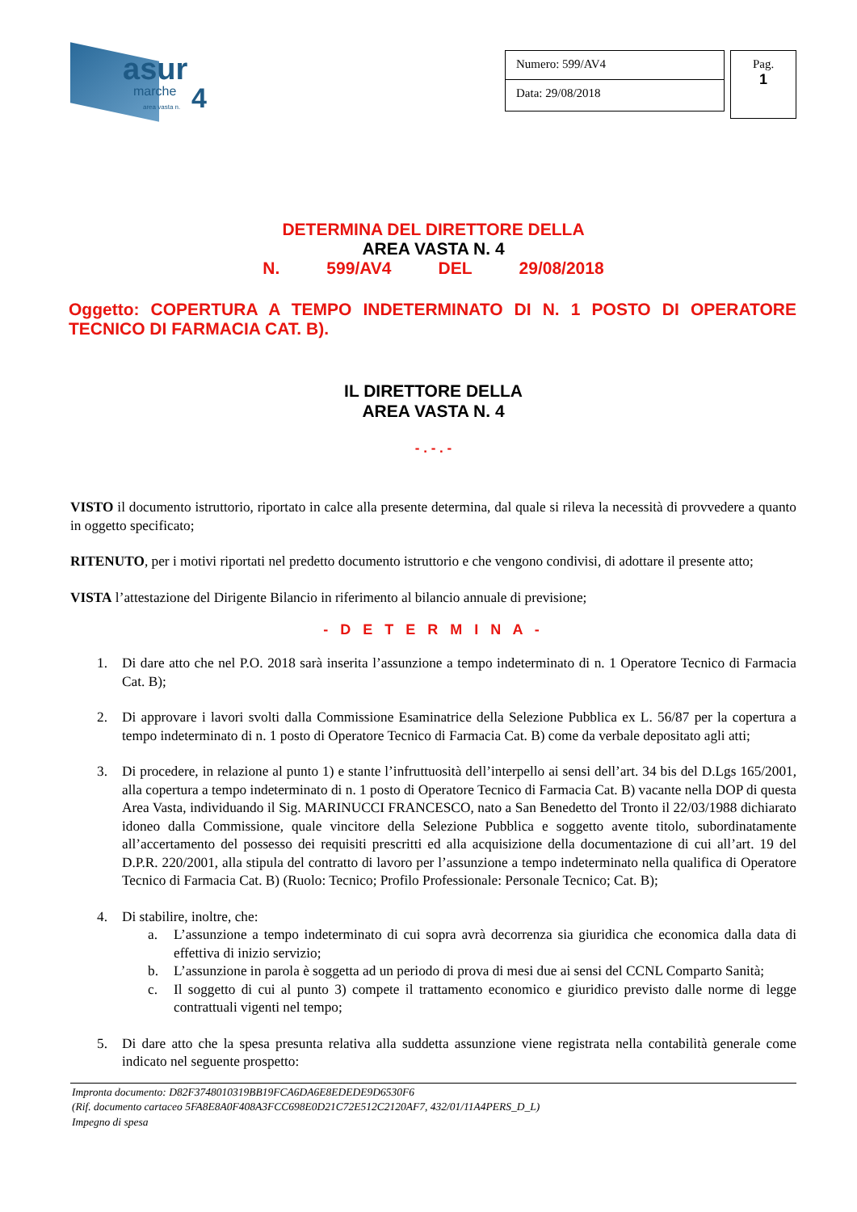asur
marche
area vasta n. 4
Numero: 599/AV4
Data: 29/08/2018
Pag.
1
DETERMINA DEL DIRETTORE DELLA
AREA VASTA N. 4
N. 599/AV4 DEL 29/08/2018
Oggetto: COPERTURA A TEMPO INDETERMINATO DI N. 1 POSTO DI OPERATORE TECNICO DI FARMACIA CAT. B).
IL DIRETTORE DELLA
AREA VASTA N. 4
- . - . -
VISTO il documento istruttorio, riportato in calce alla presente determina, dal quale si rileva la necessità di provvedere a quanto in oggetto specificato;
RITENUTO, per i motivi riportati nel predetto documento istruttorio e che vengono condivisi, di adottare il presente atto;
VISTA l’attestazione del Dirigente Bilancio in riferimento al bilancio annuale di previsione;
- D E T E R M I N A -
1. Di dare atto che nel P.O. 2018 sarà inserita l’assunzione a tempo indeterminato di n. 1 Operatore Tecnico di Farmacia Cat. B);
2. Di approvare i lavori svolti dalla Commissione Esaminatrice della Selezione Pubblica ex L. 56/87 per la copertura a tempo indeterminato di n. 1 posto di Operatore Tecnico di Farmacia Cat. B) come da verbale depositato agli atti;
3. Di procedere, in relazione al punto 1) e stante l’infruttuosità dell’interpello ai sensi dell’art. 34 bis del D.Lgs 165/2001, alla copertura a tempo indeterminato di n. 1 posto di Operatore Tecnico di Farmacia Cat. B) vacante nella DOP di questa Area Vasta, individuando il Sig. MARINUCCI FRANCESCO, nato a San Benedetto del Tronto il 22/03/1988 dichiarato idoneo dalla Commissione, quale vincitore della Selezione Pubblica e soggetto avente titolo, subordinatamente all’accertamento del possesso dei requisiti prescritti ed alla acquisizione della documentazione di cui all’art. 19 del D.P.R. 220/2001, alla stipula del contratto di lavoro per l’assunzione a tempo indeterminato nella qualifica di Operatore Tecnico di Farmacia Cat. B) (Ruolo: Tecnico; Profilo Professionale: Personale Tecnico; Cat. B);
4. Di stabilire, inoltre, che:
a. L’assunzione a tempo indeterminato di cui sopra avrà decorrenza sia giuridica che economica dalla data di effettiva di inizio servizio;
b. L’assunzione in parola è soggetta ad un periodo di prova di mesi due ai sensi del CCNL Comparto Sanità;
c. Il soggetto di cui al punto 3) compete il trattamento economico e giuridico previsto dalle norme di legge contrattuali vigenti nel tempo;
5. Di dare atto che la spesa presunta relativa alla suddetta assunzione viene registrata nella contabilità generale come indicato nel seguente prospetto:
Impronta documento: D82F3748010319BB19FCA6DA6E8EDEDE9D6530F6
(Rif. documento cartaceo 5FA8E8A0F408A3FCC698E0D21C72E512C2120AF7, 432/01/11A4PERS_D_L)
Impegno di spesa